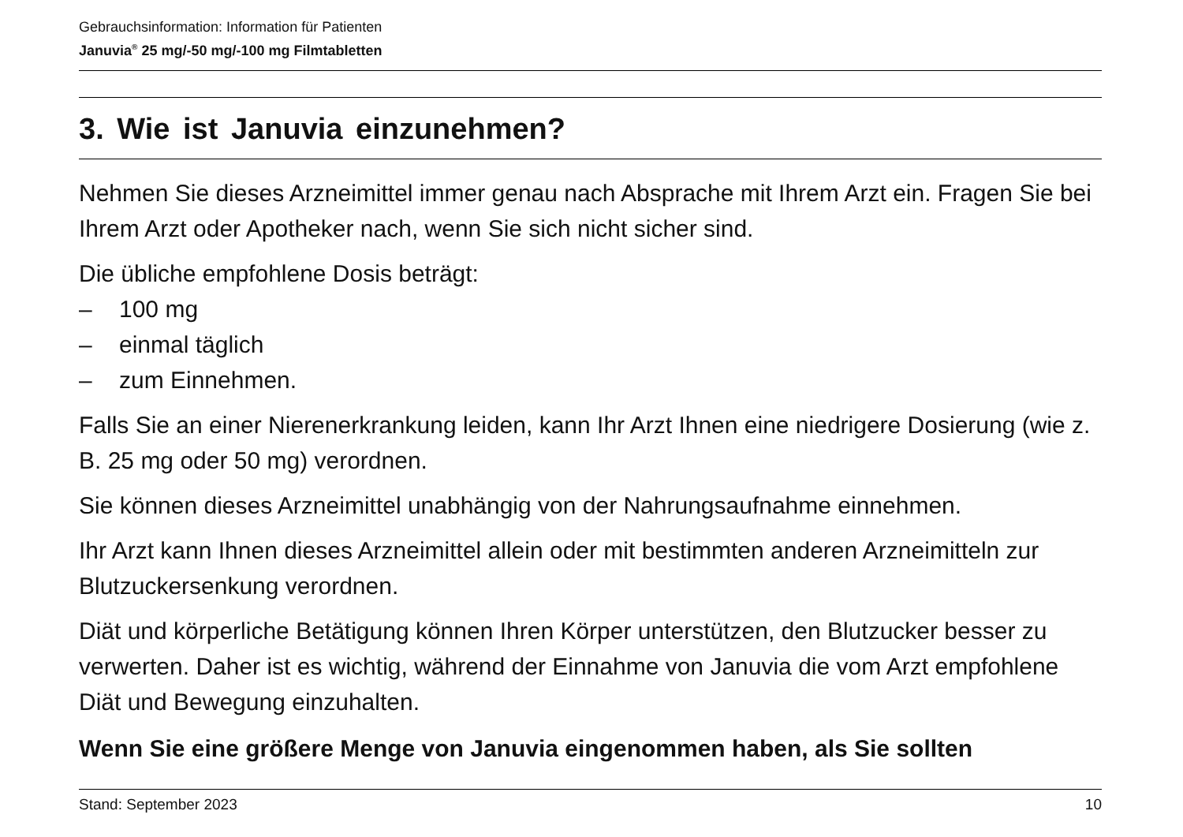Gebrauchsinformation: Information für Patienten
Januvia<sup>®</sup> 25 mg/-50 mg/-100 mg Filmtabletten
3. Wie ist Januvia einzunehmen?
Nehmen Sie dieses Arzneimittel immer genau nach Absprache mit Ihrem Arzt ein. Fragen Sie bei Ihrem Arzt oder Apotheker nach, wenn Sie sich nicht sicher sind.
Die übliche empfohlene Dosis beträgt:
– 100 mg
– einmal täglich
– zum Einnehmen.
Falls Sie an einer Nierenerkrankung leiden, kann Ihr Arzt Ihnen eine niedrigere Dosierung (wie z. B. 25 mg oder 50 mg) verordnen.
Sie können dieses Arzneimittel unabhängig von der Nahrungsaufnahme einnehmen.
Ihr Arzt kann Ihnen dieses Arzneimittel allein oder mit bestimmten anderen Arzneimitteln zur Blutzuckersenkung verordnen.
Diät und körperliche Betätigung können Ihren Körper unterstützen, den Blutzucker besser zu verwerten. Daher ist es wichtig, während der Einnahme von Januvia die vom Arzt empfohlene Diät und Bewegung einzuhalten.
Wenn Sie eine größere Menge von Januvia eingenommen haben, als Sie sollten
Stand: September 2023 10